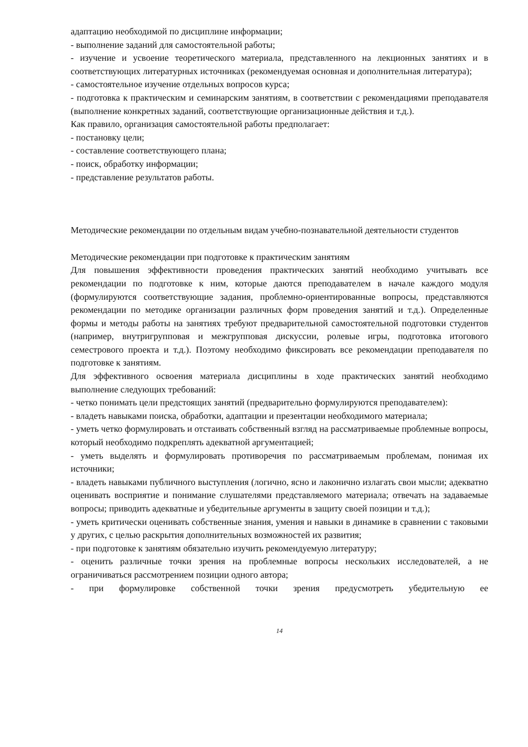адаптацию необходимой по дисциплине информации;
- выполнение заданий для самостоятельной работы;
- изучение и усвоение теоретического материала, представленного на лекционных занятиях и в соответствующих литературных источниках (рекомендуемая основная и дополнительная литература);
- самостоятельное изучение отдельных вопросов курса;
- подготовка к практическим и семинарским занятиям, в соответствии с рекомендациями преподавателя (выполнение конкретных заданий, соответствующие организационные действия и т.д.).
Как правило, организация самостоятельной работы предполагает:
- постановку цели;
- составление соответствующего плана;
- поиск, обработку информации;
- представление результатов работы.
Методические рекомендации по отдельным видам учебно-познавательной деятельности студентов
Методические рекомендации при подготовке к практическим занятиям
Для повышения эффективности проведения практических занятий необходимо учитывать все рекомендации по подготовке к ним, которые даются преподавателем в начале каждого модуля (формулируются соответствующие задания, проблемно-ориентированные вопросы, представляются рекомендации по методике организации различных форм проведения занятий и т.д.). Определенные формы и методы работы на занятиях требуют предварительной самостоятельной подготовки студентов (например, внутригрупповая и межгрупповая дискуссии, ролевые игры, подготовка итогового семестрового проекта и т.д.). Поэтому необходимо фиксировать все рекомендации преподавателя по подготовке к занятиям.
Для эффективного освоения материала дисциплины в ходе практических занятий необходимо выполнение следующих требований:
- четко понимать цели предстоящих занятий (предварительно формулируются преподавателем):
- владеть навыками поиска, обработки, адаптации и презентации необходимого материала;
- уметь четко формулировать и отстаивать собственный взгляд на рассматриваемые проблемные вопросы, который необходимо подкреплять адекватной аргументацией;
- уметь выделять и формулировать противоречия по рассматриваемым проблемам, понимая их источники;
- владеть навыками публичного выступления (логично, ясно и лаконично излагать свои мысли; адекватно оценивать восприятие и понимание слушателями представляемого материала; отвечать на задаваемые вопросы; приводить адекватные и убедительные аргументы в защиту своей позиции и т.д.);
- уметь критически оценивать собственные знания, умения и навыки в динамике в сравнении с таковыми у других, с целью раскрытия дополнительных возможностей их развития;
- при подготовке к занятиям обязательно изучить рекомендуемую литературу;
- оценить различные точки зрения на проблемные вопросы нескольких исследователей, а не ограничиваться рассмотрением позиции одного автора;
- при формулировке собственной точки зрения предусмотреть убедительную ее
14